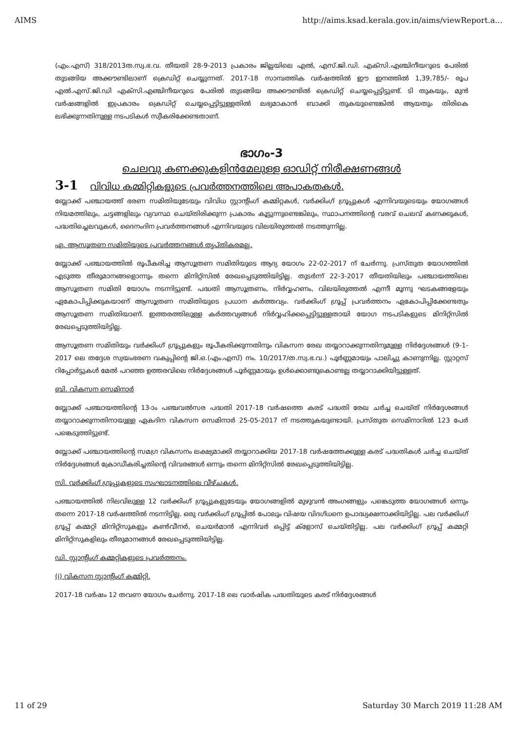AIMS http://aims.ksad.kerala.gov.in/aims/viewReport.a...
(എം.എസ്) 318/2013ത.സ്വ.ഭ.വ. തീയതി 28-9-2013 പ്രകാരം ജില്ലയിലെ എൽ, എസ്.ജി.ഡി. എക്സി.എഞ്ചിനീയറുടെ പേരിൽ തുടങ്ങിയ അക്കൗണ്ടിലാണ് ക്രെഡിറ്റ് ചെയ്യുന്നത്. 2017-18 സാമ്പത്തിക വർഷത്തിൽ ഈ ഇനത്തിൽ 1,39,785/- രൂപ എൽ.എസ്.ജി.ഡി എക്സി.എഞ്ചിനീയറുടെ പേരിൽ തുടങ്ങിയ അക്കൗണ്ടിൽ ക്രെഡിറ്റ് ചെയ്യപ്പെട്ടിട്ടുണ്ട്. ടി തുകയും, മുൻ വർഷങ്ങളിൽ ഇപ്രകാരം ക്രെഡിറ്റ് ചെയ്യപ്പെട്ടിട്ടുള്ളതിൽ ലഭ്യമാകാൻ ബാക്കി തുകയുണ്ടെങ്കിൽ ആയതും തിരികെ ലഭിക്കുന്നതിനുള്ള നടപടികൾ സ്വീകരിക്കേണ്ടതാണ്.
ഭാഗം-3
ചെലവു കണക്കുകളിൻമേലുള്ള ഓഡിറ്റ് നിരീക്ഷണങ്ങൾ
3-1 വിവിധ കമ്മിറ്റികളുടെ പ്രവർത്തനത്തിലെ അപാകതകൾ.
ബ്ലോക്ക് പഞ്ചായത്ത് ഭരണ സമിതിയുടേയും വിവിധ സ്റ്റാന്റിംഗ് കമ്മിറ്റകൾ, വർക്കിംഗ് ഗ്രൂപ്പുകൾ എന്നിവയുടെയും യോഗങ്ങൾ നിയമത്തിലും, ചട്ടങ്ങളിലും വ്യവസ്ഥ ചെയ്തിരിക്കുന്ന പ്രകാരം കൂട്ടുന്നുണ്ടെങ്കിലും, സ്ഥാപനത്തിന്റെ വരവ് ചെലവ് കണക്കുകൾ, പദ്ധതിച്ചെലവുകൾ, ദൈനംദിന പ്രവർത്തനങ്ങൾ എന്നിവയുടെ വിലയിരുത്തൽ നടത്തുന്നില്ല.
എ. ആസൂത്രണ സമിതിയുടെ പ്രവർത്തനങ്ങൾ തൃപ്തികരമല്ല.
ബ്ലോക്ക് പഞ്ചായത്തിൽ രൂപീകരിച്ച ആസൂത്രണ സമിതിയുടെ ആദ്യ യോഗം 22-02-2017 ന് ചേർന്നു. പ്രസ്തുത യോഗത്തിൽ എടുത്ത തീരുമാനങ്ങളൊന്നും തന്നെ മിനിറ്റ്സിൽ രേഖപ്പെടുത്തിയിട്ടില്ല. തുടർന്ന് 22-3-2017 തീയതിയിലും പഞ്ചായത്തിലെ ആസൂത്രണ സമിതി യോഗം നടന്നിട്ടുണ്ട്. പദ്ധതി ആസൂത്രണം, നിർവ്വഹണം, വിലയിരുത്തൽ എന്നീ മൂന്നു ഘടകങ്ങളേയും ഏകോപിപ്പിക്കുകയാണ് ആസൂത്രണ സമിതിയുടെ പ്രധാന കർത്തവ്യം. വർക്കിംഗ് ഗ്രൂപ്പ് പ്രവർത്തനം ഏകോപിപ്പിക്കേണ്ടതും ആസൂത്രണ സമിതിയാണ്. ഇത്തരത്തിലുള്ള കർത്തവ്യങ്ങൾ നിർവ്വഹിക്കപ്പെട്ടിട്ടുള്ളതായി യോഗ നടപടികളുടെ മിനിറ്റ്സിൽ രേഖപ്പെടുത്തിയിട്ടില്ല.
ആസൂത്രണ സമിതിയും വർക്കിംഗ് ഗ്രൂപ്പുകളും രൂപീകരിക്കുന്നതിനും വികസന രേഖ തയ്യാറാക്കുന്നതിനുമുള്ള നിർദ്ദേശങ്ങൾ (9-1-2017 ലെ തദ്ദേശ സ്വയംഭരണ വകുപ്പിന്റെ ജി.ഒ.(എം.എസ്) നം. 10/2017/ത.സ്വ.ഭ.വ.) പൂർണ്ണമായും പാലിച്ചു കാണുന്നില്ല. സ്റ്റാറ്റസ് റിപ്പോർട്ടുകൾ മേൽ പറഞ്ഞ ഉത്തരവിലെ നിർദ്ദേശങ്ങൾ പൂർണ്ണമായും ഉൾക്കൊണ്ടുകൊണ്ടല്ല തയ്യാറാക്കിയിട്ടുള്ളത്.
ബി. വികസന സെമിനാർ
ബ്ലോക്ക് പഞ്ചായത്തിന്റെ 13-ാം പഞ്ചവൽസര പദ്ധതി 2017-18 വർഷത്തെ കരട് പദ്ധതി രേഖ ചർച്ച ചെയ്ത് നിർദ്ദേശങ്ങൾ തയ്യാറാക്കുന്നതിനായുള്ള ഏകദിന വികസന സെമിനാർ 25-05-2017 ന് നടത്തുകയുണ്ടായി. പ്രസ്തുത സെമിനാറിൽ 123 പേർ പങ്കെടുത്തിട്ടുണ്ട്.
ബ്ലോക്ക് പഞ്ചായത്തിന്റെ സമഗ്ര വികസനം ലക്ഷ്യമാക്കി തയ്യാറാക്കിയ 2017-18 വർഷത്തേക്കുള്ള കരട് പദ്ധതികൾ ചർച്ച ചെയ്ത് നിർദ്ദേശങ്ങൾ ക്രോഡീകരിച്ചതിന്റെ വിവരങ്ങൾ ഒന്നും തന്നെ മിനിറ്റ്സിൽ രേഖപ്പെടുത്തിയിട്ടില്ല.
സി. വർക്കിംഗ് ഗ്രൂപ്പുകളുടെ സംഘാടനത്തിലെ വീഴ്ചകൾ.
പഞ്ചായത്തിൽ നിലവിലുള്ള 12 വർക്കിംഗ് ഗ്രൂപ്പുകളുടേയും യോഗങ്ങളിൽ മുഴുവൻ അംഗങ്ങളും പങ്കെടുത്ത യോഗങ്ങൾ ഒന്നും തന്നെ 2017-18 വർഷത്തിൽ നടന്നിട്ടില്ല. ഒരു വർക്കിംഗ് ഗ്രൂപ്പിൽ പോലും വിഷയ വിദഗ്ധനെ ഉപാദ്ധ്യക്ഷനാക്കിയിട്ടില്ല. പല വർക്കിംഗ് ഗ്രൂപ്പ് കമ്മറ്റി മിനിറ്റ്സുകളും കൺവീനർ, ചെയർമാൻ എന്നിവർ ഒപ്പിട്ട് ക്ളോസ് ചെയ്തിട്ടില്ല. പല വർക്കിംഗ് ഗ്രൂപ്പ് കമ്മറ്റി മിനിറ്റ്സുകളിലും തീരുമാനങ്ങൾ രേഖപ്പെടുത്തിയിട്ടില്ല.
ഡി. സ്റ്റാന്റിംഗ് കമ്മറ്റികളുടെ പ്രവർത്തനം.
(i) വികസന സ്റ്റാന്റിംഗ് കമ്മിറ്റി.
2017-18 വർഷം 12 തവണ യോഗം ചേർന്നു. 2017-18 ലെ വാർഷിക പദ്ധതിയുടെ കരട് നിർദ്ദേശങ്ങൾ
11 of 29 Saturday 30 March 2019 11:28 AM